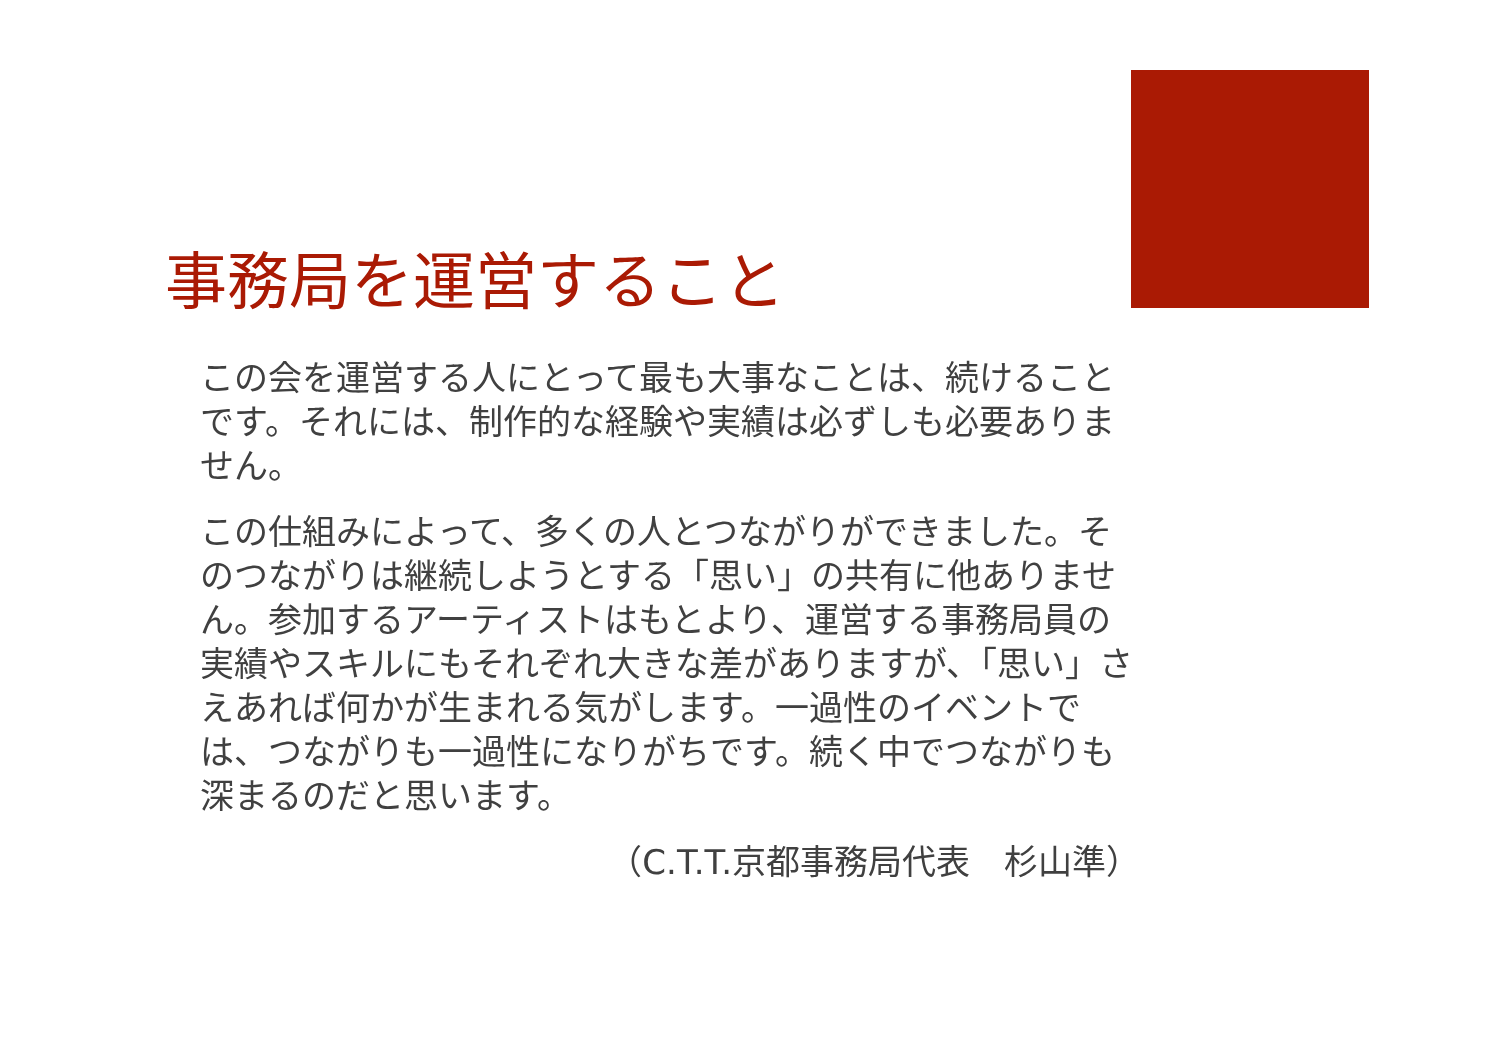事務局を運営すること
この会を運営する人にとって最も大事なことは、続けることです。それには、制作的な経験や実績は必ずしも必要ありません。
この仕組みによって、多くの人とつながりができました。そのつながりは継続しようとする「思い」の共有に他ありません。参加するアーティストはもとより、運営する事務局員の実績やスキルにもそれぞれ大きな差がありますが、「思い」さえあれば何かが生まれる気がします。一過性のイベントでは、つながりも一過性になりがちです。続く中でつながりも深まるのだと思います。
（C.T.T.京都事務局代表　杉山準）